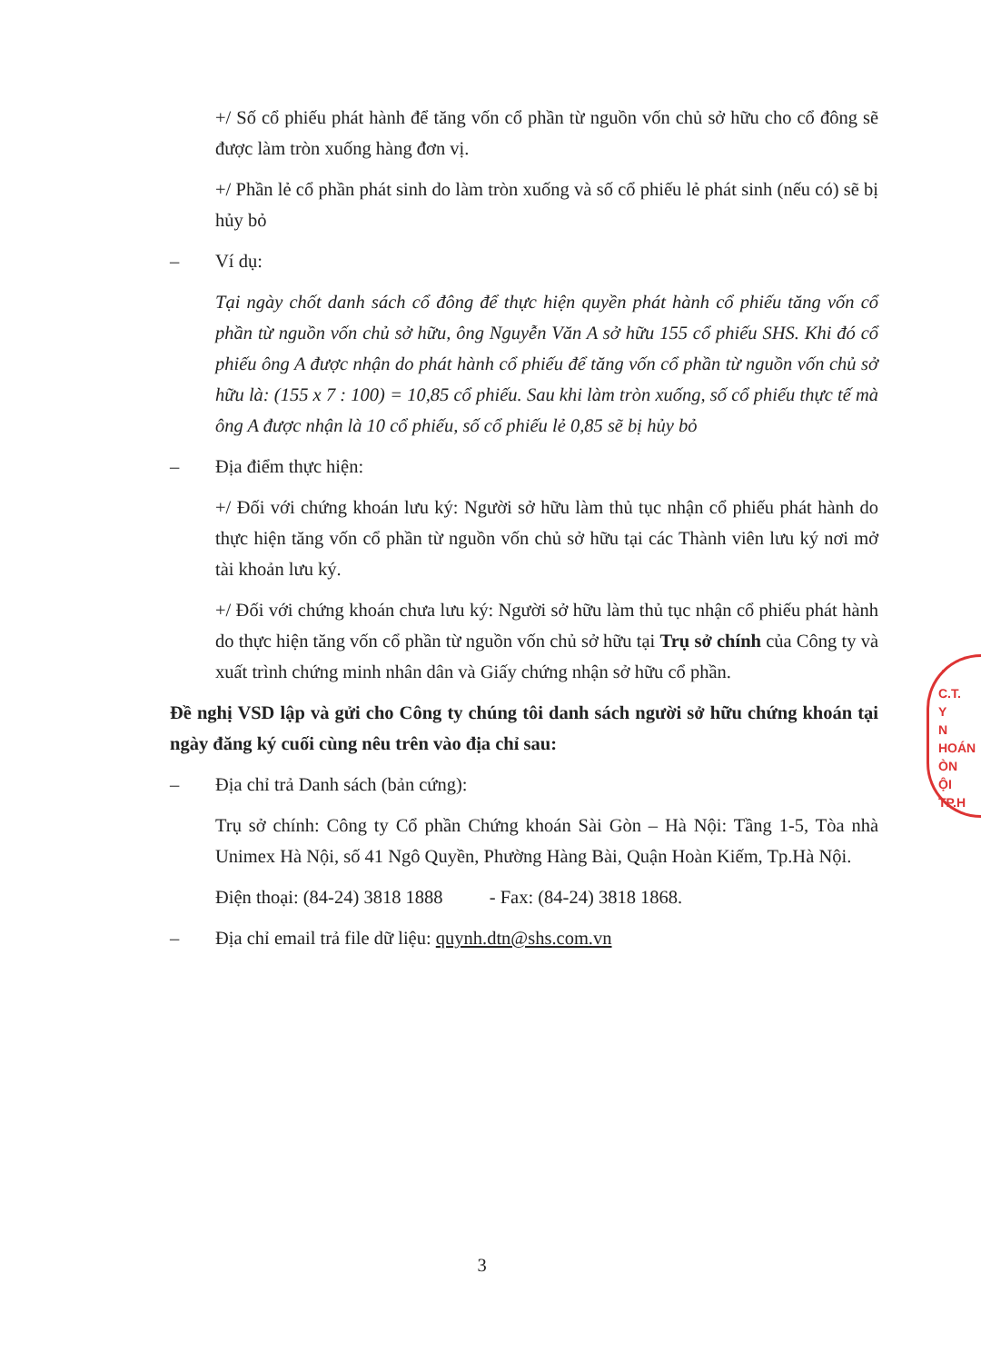+/ Số cổ phiếu phát hành để tăng vốn cổ phần từ nguồn vốn chủ sở hữu cho cổ đông sẽ được làm tròn xuống hàng đơn vị.
+/ Phần lẻ cổ phần phát sinh do làm tròn xuống và số cổ phiếu lẻ phát sinh (nếu có) sẽ bị hủy bỏ
– Ví dụ:
Tại ngày chốt danh sách cổ đông để thực hiện quyền phát hành cổ phiếu tăng vốn cổ phần từ nguồn vốn chủ sở hữu, ông Nguyễn Văn A sở hữu 155 cổ phiếu SHS. Khi đó cổ phiếu ông A được nhận do phát hành cổ phiếu để tăng vốn cổ phần từ nguồn vốn chủ sở hữu là: (155 x 7 : 100) = 10,85 cổ phiếu. Sau khi làm tròn xuống, số cổ phiếu thực tế mà ông A được nhận là 10 cổ phiếu, số cổ phiếu lẻ 0,85 sẽ bị hủy bỏ
– Địa điểm thực hiện:
+/ Đối với chứng khoán lưu ký: Người sở hữu làm thủ tục nhận cổ phiếu phát hành do thực hiện tăng vốn cổ phần từ nguồn vốn chủ sở hữu tại các Thành viên lưu ký nơi mở tài khoản lưu ký.
+/ Đối với chứng khoán chưa lưu ký: Người sở hữu làm thủ tục nhận cổ phiếu phát hành do thực hiện tăng vốn cổ phần từ nguồn vốn chủ sở hữu tại Trụ sở chính của Công ty và xuất trình chứng minh nhân dân và Giấy chứng nhận sở hữu cổ phần.
Đề nghị VSD lập và gửi cho Công ty chúng tôi danh sách người sở hữu chứng khoán tại ngày đăng ký cuối cùng nêu trên vào địa chỉ sau:
– Địa chỉ trả Danh sách (bản cứng):
Trụ sở chính: Công ty Cổ phần Chứng khoán Sài Gòn – Hà Nội: Tầng 1-5, Tòa nhà Unimex Hà Nội, số 41 Ngô Quyền, Phường Hàng Bài, Quận Hoàn Kiếm, Tp.Hà Nội.
Điện thoại: (84-24) 3818 1888 - Fax: (84-24) 3818 1868.
– Địa chỉ email trả file dữ liệu: quynh.dtn@shs.com.vn
C.T.
Y
N
HOÁN
ÒN
ỘI
TP.H
3